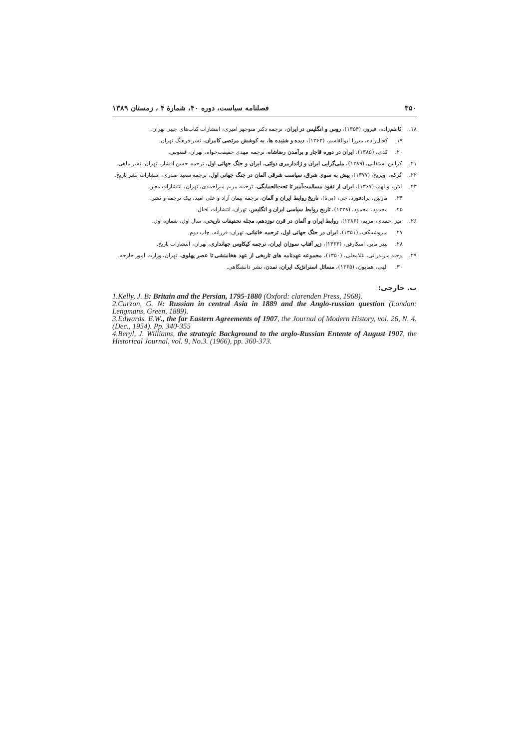۳۵۰ فصلنامه سیاست، دوره ۴۰، شمارهٔ ۴ ، زمستان ۱۳۸۹
۱۸. کاظم‌زاده، فیروز، (۱۳۵۴)، روس و انگلیس در ایران، ترجمه دکتر منوچهر امیری، انتشارات کتاب‌های جیبی تهران.
۱۹. کحال‌زاده، میرزا ابوالقاسم، (۱۳۶۳)، دیده و شنیده ها، به کوشش مرتضی کامران، نشر فرهنگ تهران.
۲۰. کدی، (۱۳۸۵)، ایران در دوره قاجار و برآمدن رضاشاه، ترجمه مهدی حقیقت‌خواه، تهران، ققنوس.
۲۱. کرانین استفانی، (۱۳۸۹)، ملی‌گرایی ایران و ژاندارمری دولتی، ایران و جنگ جهانی اول، ترجمه حسن افشار، تهران: نشر ماهی.
۲۲. گرکه، اویریخ، (۱۳۷۷)، پیش به سوی شرق، سیاست شرقی آلمان در جنگ جهانی اول، ترجمه سعید صدری، انتشارات نشر تاریخ.
۲۳. لیتن، ویلهم، (۱۳۶۷)، ایران از نفوذ مسالمت‌آمیز تا تحت‌الحمایگی، ترجمه مریم میراحمدی، تهران، انتشارات معین.
۲۴. مارتین، برادفورد، جی، (بی‌تا)، تاریخ روابط ایران و آلمان، ترجمه پیمان آزاد و علی امید، پیک ترجمه و نشر.
۲۵. محمود، محمود، (۱۳۲۸)، تاریخ روابط سیاسی ایران و انگلیس، تهران، انتشارات اقبال.
۲۶. میر احمدی، مریم، (۱۳۸۶)، روابط ایران و آلمان در قرن نوزدهم، مجله تحقیقات تاریخی، سال اول، شماره اول.
۲۷. میروشینکف، (۱۳۵۱)، ایران در جنگ جهانی اول، ترجمه خانبانی، تهران: فرزانه، چاپ دوم.
۲۸. نیدر مایر، اسکارفن، (۱۳۶۳)، زیر آفتاب سوزان ایران، ترجمه کیکاوس جهانداری، تهران، انتشارات تاریخ.
۲۹. وحید مازندرانی، غلامعلی، (۱۳۵۰)، مجموعه عهدنامه های تاریخی از عهد هخامنشی تا عصر پهلوی، تهران، وزارت امور خارجه.
۳۰. الهی، همایون، (۱۳۶۵)، مسائل استراتژیک ایران، تمدن، نشر دانشگاهی.
ب. خارجی:
1.Kelly, J. B: Britain and the Persian, 1795-1880 (Oxford: clarenden Press, 1968).
2.Curzon, G. N: Russian in central Asia in 1889 and the Anglo-russian question (London: Lengmans, Green, 1889).
3.Edwards. E.W., the far Eastern Agreements of 1907, the Journal of Modern History, vol. 26, N. 4. (Dec., 1954). Pp. 340-355
4.Beryl, J. Williams, the strategic Background to the arglo-Russian Entente of August 1907, the Historical Journal, vol. 9, No.3. (1966), pp. 360-373.